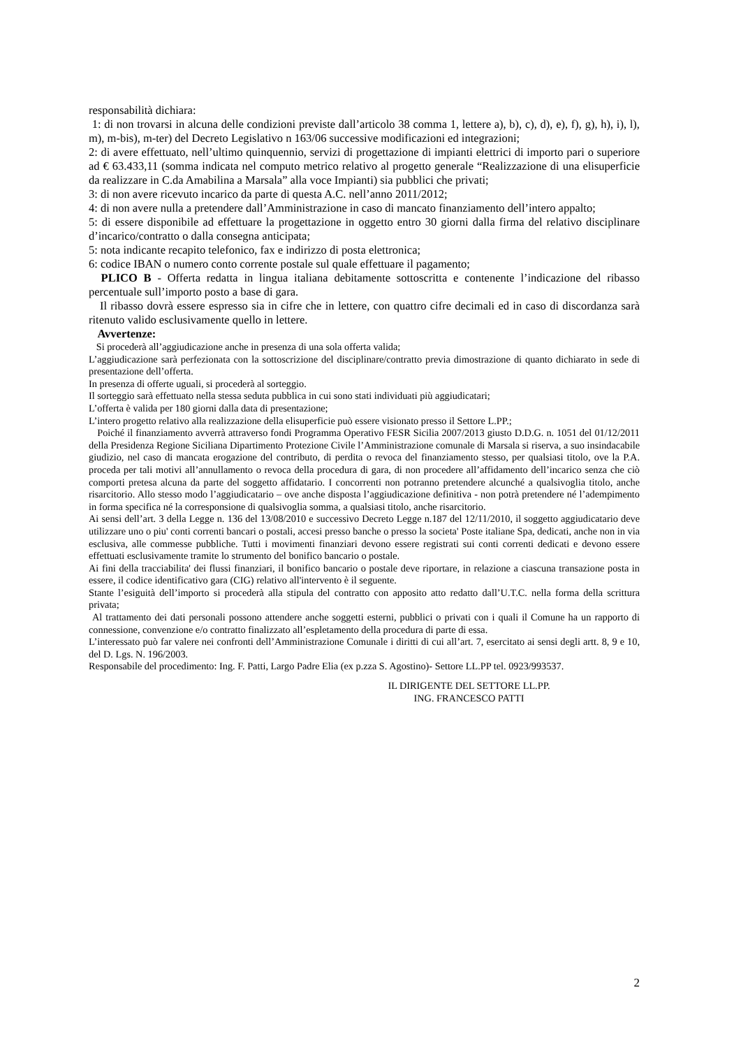responsabilità dichiara:
1: di non trovarsi in alcuna delle condizioni previste dall’articolo 38 comma 1, lettere a), b), c), d), e), f), g), h), i), l), m), m-bis), m-ter) del Decreto Legislativo n 163/06 successive modificazioni ed integrazioni;
2: di avere effettuato, nell’ultimo quinquennio, servizi di progettazione di impianti elettrici di importo pari o superiore ad € 63.433,11 (somma indicata nel computo metrico relativo al progetto generale “Realizzazione di una elisuperficie da realizzare in C.da Amabilina a Marsala” alla voce Impianti) sia pubblici che privati;
3: di non avere ricevuto incarico da parte di questa A.C. nell’anno 2011/2012;
4: di non avere nulla a pretendere dall’Amministrazione in caso di mancato finanziamento dell’intero appalto;
5: di essere disponibile ad effettuare la progettazione in oggetto entro 30 giorni dalla firma del relativo disciplinare d’incarico/contratto o dalla consegna anticipata;
5: nota indicante recapito telefonico, fax e indirizzo di posta elettronica;
6: codice IBAN o numero conto corrente postale sul quale effettuare il pagamento;
PLICO B - Offerta redatta in lingua italiana debitamente sottoscritta e contenente l’indicazione del ribasso percentuale sull’importo posto a base di gara.
Il ribasso dovrà essere espresso sia in cifre che in lettere, con quattro cifre decimali ed in caso di discordanza sarà ritenuto valido esclusivamente quello in lettere.
Avvertenze:
Si procederà all’aggiudicazione anche in presenza di una sola offerta valida;
L’aggiudicazione sarà perfezionata con la sottoscrizione del disciplinare/contratto previa dimostrazione di quanto dichiarato in sede di presentazione dell’offerta.
In presenza di offerte uguali, si procederà al sorteggio.
Il sorteggio sarà effettuato nella stessa seduta pubblica in cui sono stati individuati più aggiudicatari;
L’offerta è valida per 180 giorni dalla data di presentazione;
L’intero progetto relativo alla realizzazione della elisuperficie può essere visionato presso il Settore L.PP.;
Poiché il finanziamento avverrà attraverso fondi Programma Operativo FESR Sicilia 2007/2013 giusto D.D.G. n. 1051 del 01/12/2011 della Presidenza Regione Siciliana Dipartimento Protezione Civile l’Amministrazione comunale di Marsala si riserva, a suo insindacabile giudizio, nel caso di mancata erogazione del contributo, di perdita o revoca del finanziamento stesso, per qualsiasi titolo, ove la P.A. proceda per tali motivi all’annullamento o revoca della procedura di gara, di non procedere all’affidamento dell’incarico senza che ciò comporti pretesa alcuna da parte del soggetto affidatario. I concorrenti non potranno pretendere alcunché a qualsivoglia titolo, anche risarcitorio. Allo stesso modo l’aggiudicatario – ove anche disposta l’aggiudicazione definitiva - non potrà pretendere né l’adempimento in forma specifica né la corresponsione di qualsivoglia somma, a qualsiasi titolo, anche risarcitorio.
Ai sensi dell’art. 3 della Legge n. 136 del 13/08/2010 e successivo Decreto Legge n.187 del 12/11/2010, il soggetto aggiudicatario deve utilizzare uno o piu' conti correnti bancari o postali, accesi presso banche o presso la societa' Poste italiane Spa, dedicati, anche non in via esclusiva, alle commesse pubbliche. Tutti i movimenti finanziari devono essere registrati sui conti correnti dedicati e devono essere effettuati esclusivamente tramite lo strumento del bonifico bancario o postale.
Ai fini della tracciabilita' dei flussi finanziari, il bonifico bancario o postale deve riportare, in relazione a ciascuna transazione posta in essere, il codice identificativo gara (CIG) relativo all'intervento è il seguente.
Stante l’esiguità dell’importo si procederà alla stipula del contratto con apposito atto redatto dall’U.T.C. nella forma della scrittura privata;
Al trattamento dei dati personali possono attendere anche soggetti esterni, pubblici o privati con i quali il Comune ha un rapporto di connessione, convenzione e/o contratto finalizzato all’espletamento della procedura di parte di essa.
L’interessato può far valere nei confronti dell’Amministrazione Comunale i diritti di cui all’art. 7, esercitato ai sensi degli artt. 8, 9 e 10, del D. Lgs. N. 196/2003.
Responsabile del procedimento: Ing. F. Patti, Largo Padre Elia (ex p.zza S. Agostino)- Settore LL.PP tel. 0923/993537.
IL DIRIGENTE DEL SETTORE LL.PP.
ING. FRANCESCO PATTI
2